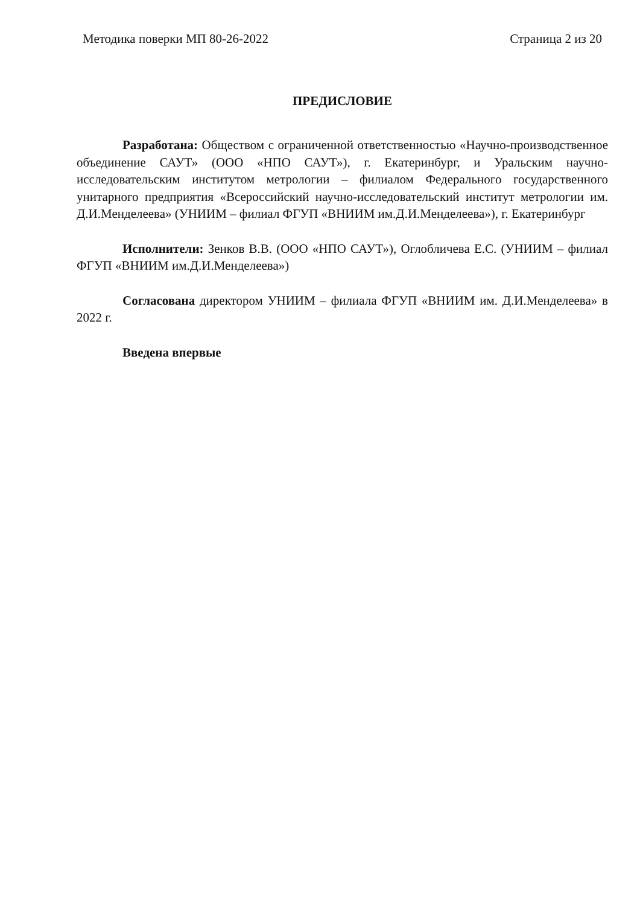Методика поверки МП 80-26-2022 Страница 2 из 20
ПРЕДИСЛОВИЕ
Разработана: Обществом с ограниченной ответственностью «Научно-производственное объединение САУТ» (ООО «НПО САУТ»), г. Екатеринбург, и Уральским научно-исследовательским институтом метрологии – филиалом Федерального государственного унитарного предприятия «Всероссийский научно-исследовательский институт метрологии им. Д.И.Менделеева» (УНИИМ – филиал ФГУП «ВНИИМ им.Д.И.Менделеева»), г. Екатеринбург
Исполнители: Зенков В.В. (ООО «НПО САУТ»), Оглобличева Е.С. (УНИИМ – филиал ФГУП «ВНИИМ им.Д.И.Менделеева»)
Согласована директором УНИИМ – филиала ФГУП «ВНИИМ им. Д.И.Менделеева» в 2022 г.
Введена впервые